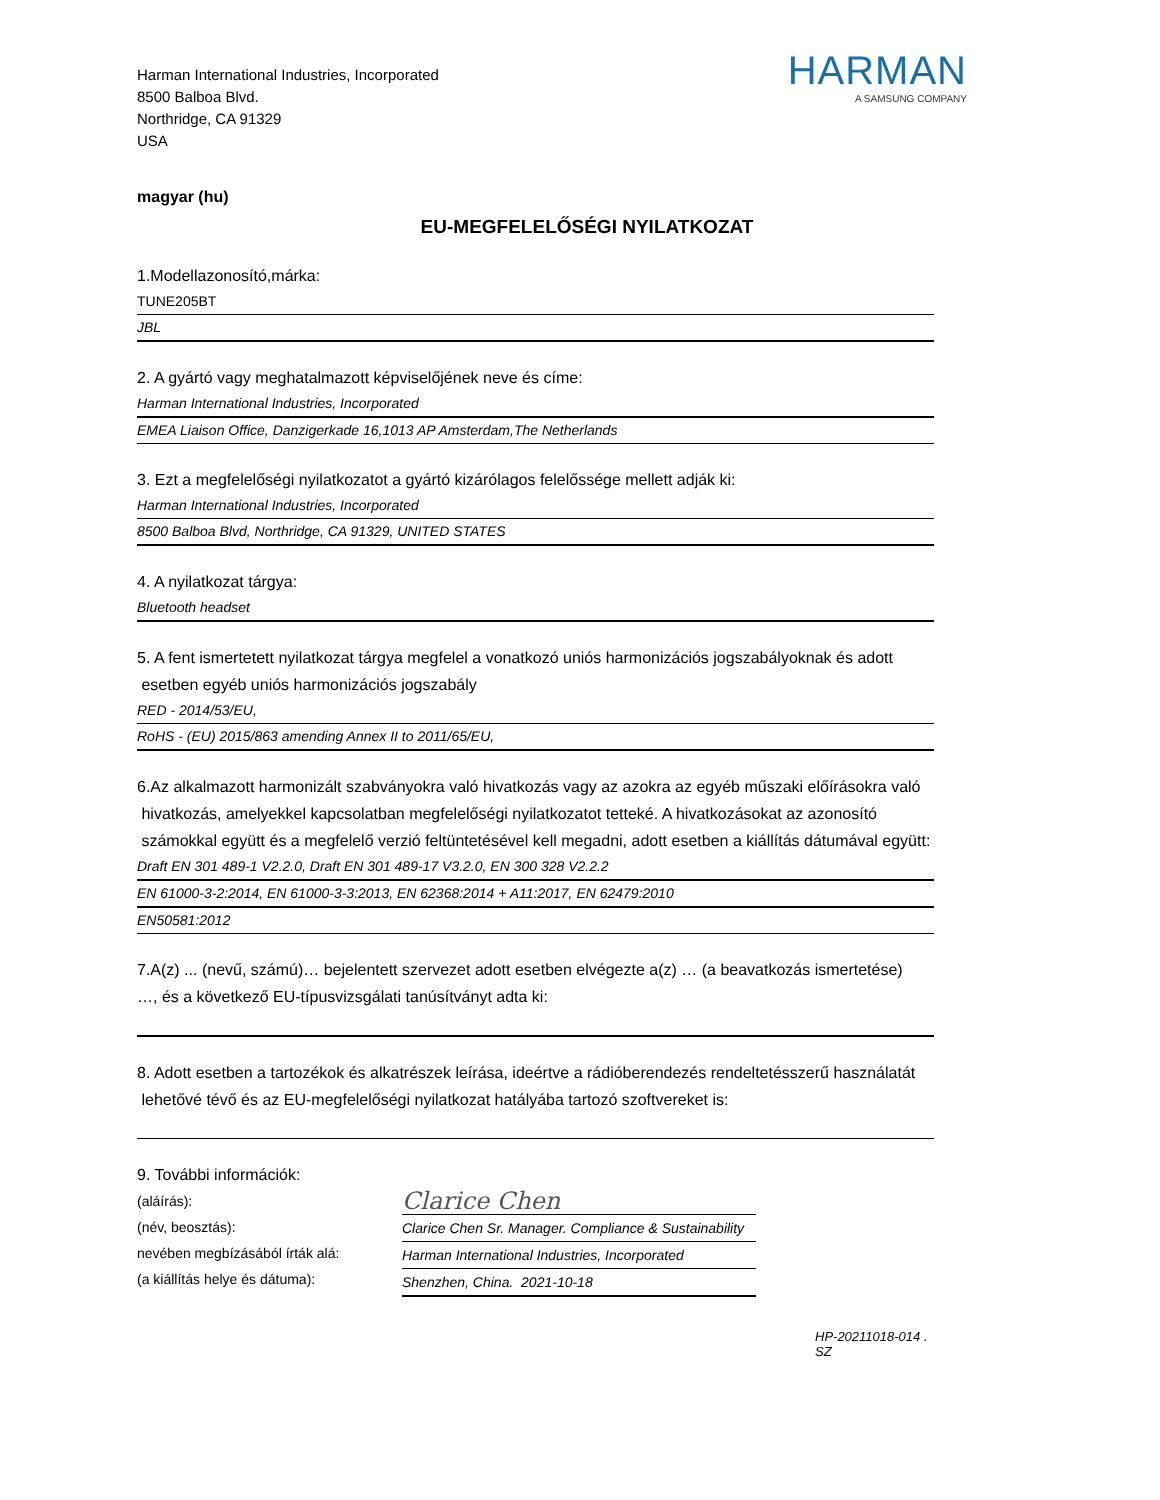Harman International Industries, Incorporated
8500 Balboa Blvd.
Northridge, CA 91329
USA
HARMAN
A SAMSUNG COMPANY
magyar (hu)
EU-MEGFELELŐSÉGI NYILATKOZAT
1.Modellazonosító,márka:
TUNE205BT
JBL
2. A gyártó vagy meghatalmazott képviselőjének neve és címe:
Harman International Industries, Incorporated
EMEA Liaison Office, Danzigerkade 16,1013 AP Amsterdam,The Netherlands
3. Ezt a megfelelőségi nyilatkozatot a gyártó kizárólagos felelőssége mellett adják ki:
Harman International Industries, Incorporated
8500 Balboa Blvd, Northridge, CA 91329, UNITED STATES
4. A nyilatkozat tárgya:
Bluetooth headset
5. A fent ismertetett nyilatkozat tárgya megfelel a vonatkozó uniós harmonizációs jogszabályoknak és adott
esetben egyéb uniós harmonizációs jogszabály
RED - 2014/53/EU,
RoHS - (EU) 2015/863 amending Annex II to 2011/65/EU,
6.Az alkalmazott harmonizált szabványokra való hivatkozás vagy az azokra az egyéb műszaki előírásokra való
hivatkozás, amelyekkel kapcsolatban megfelelőségi nyilatkozatot tetteké. A hivatkozásokat az azonosító
számokkal együtt és a megfelelő verzió feltüntetésével kell megadni, adott esetben a kiállítás dátumával együtt:
Draft EN 301 489-1 V2.2.0, Draft EN 301 489-17 V3.2.0, EN 300 328 V2.2.2
EN 61000-3-2:2014, EN 61000-3-3:2013, EN 62368:2014 + A11:2017, EN 62479:2010
EN50581:2012
7.A(z) ... (nevű, számú)… bejelentett szervezet adott esetben elvégezte a(z) … (a beavatkozás ismertetése)
…, és a következő EU-típusvizsgálati tanúsítványt adta ki:
8. Adott esetben a tartozékok és alkatrészek leírása, ideértve a rádióberendezés rendeltetésszerű használatát
lehetővé tévő és az EU-megfelelőségi nyilatkozat hatályába tartozó szoftvereket is:
9. További információk:
(aláírás):
(név, beosztás):
nevében megbízásából írták alá:
(a kiállítás helye és dátuma):
Clarice Chen
Clarice Chen Sr. Manager. Compliance & Sustainability
Harman International Industries, Incorporated
Shenzhen, China. 2021-10-18
HP-20211018-014 . SZ